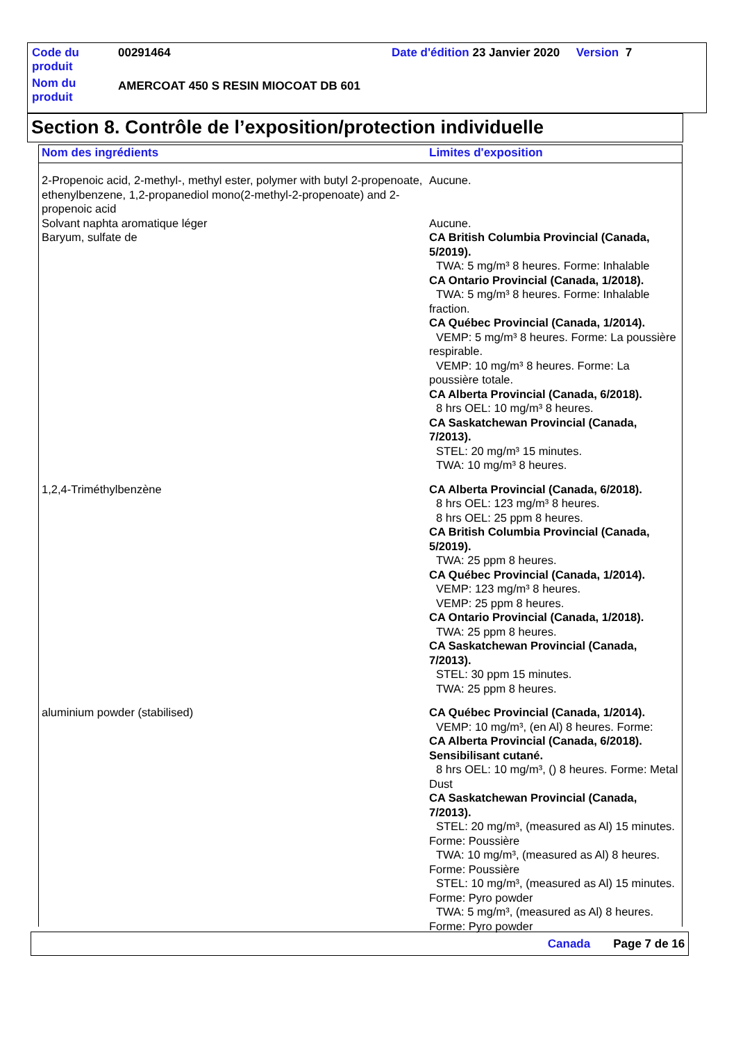| Code du produit | 00291464 | Date d'édition 23 Janvier 2020 Version 7 |
| Nom du produit | AMERCOAT 450 S RESIN MIOCOAT DB 601 | |
Section 8. Contrôle de l’exposition/protection individuelle
| Nom des ingrédients | Limites d'exposition |
| --- | --- |
| 2-Propenoic acid, 2-methyl-, methyl ester, polymer with butyl 2-propenoate, ethenylbenzene, 1,2-propanediol mono(2-methyl-2-propenoate) and 2-propenoic acid | Aucune. |
| Solvant naphta aromatique léger | Aucune. |
| Baryum, sulfate de | CA British Columbia Provincial (Canada, 5/2019). TWA: 5 mg/m³ 8 heures. Forme: Inhalable CA Ontario Provincial (Canada, 1/2018). TWA: 5 mg/m³ 8 heures. Forme: Inhalable fraction. CA Québec Provincial (Canada, 1/2014). VEMP: 5 mg/m³ 8 heures. Forme: La poussière respirable. VEMP: 10 mg/m³ 8 heures. Forme: La poussière totale. CA Alberta Provincial (Canada, 6/2018). 8 hrs OEL: 10 mg/m³ 8 heures. CA Saskatchewan Provincial (Canada, 7/2013). STEL: 20 mg/m³ 15 minutes. TWA: 10 mg/m³ 8 heures. |
| 1,2,4-Triméthylbenzène | CA Alberta Provincial (Canada, 6/2018). 8 hrs OEL: 123 mg/m³ 8 heures. 8 hrs OEL: 25 ppm 8 heures. CA British Columbia Provincial (Canada, 5/2019). TWA: 25 ppm 8 heures. CA Québec Provincial (Canada, 1/2014). VEMP: 123 mg/m³ 8 heures. VEMP: 25 ppm 8 heures. CA Ontario Provincial (Canada, 1/2018). TWA: 25 ppm 8 heures. CA Saskatchewan Provincial (Canada, 7/2013). STEL: 30 ppm 15 minutes. TWA: 25 ppm 8 heures. |
| aluminium powder (stabilised) | CA Québec Provincial (Canada, 1/2014). VEMP: 10 mg/m³, (en Al) 8 heures. Forme: CA Alberta Provincial (Canada, 6/2018). Sensibilisant cutané. 8 hrs OEL: 10 mg/m³, () 8 heures. Forme: Metal Dust CA Saskatchewan Provincial (Canada, 7/2013). STEL: 20 mg/m³, (measured as Al) 15 minutes. Forme: Poussière TWA: 10 mg/m³, (measured as Al) 8 heures. Forme: Poussière STEL: 10 mg/m³, (measured as Al) 15 minutes. Forme: Pyro powder TWA: 5 mg/m³, (measured as Al) 8 heures. Forme: Pyro powder |
Canada Page 7 de 16